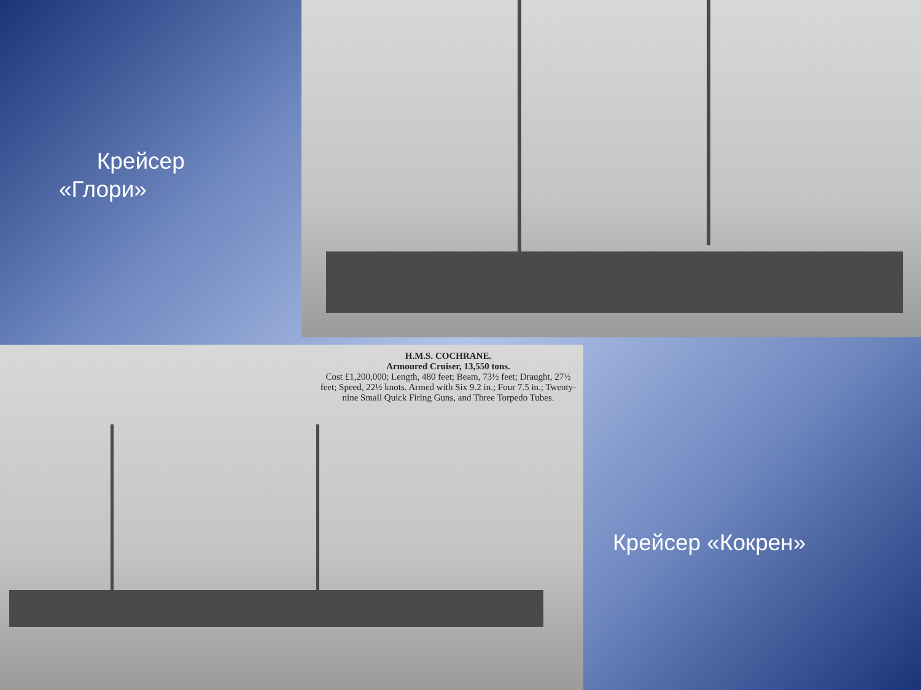Крейсер
«Глори»
H.M.S. COCHRANE.
Armoured Cruiser, 13,550 tons.
Cost £1,200,000; Length, 480 feet; Beam, 73½ feet; Draught, 27½ feet; Speed, 22½ knots. Armed with Six 9.2 in.; Four 7.5 in.; Twenty-nine Small Quick Firing Guns, and Three Torpedo Tubes.
Крейсер «Кокрен»